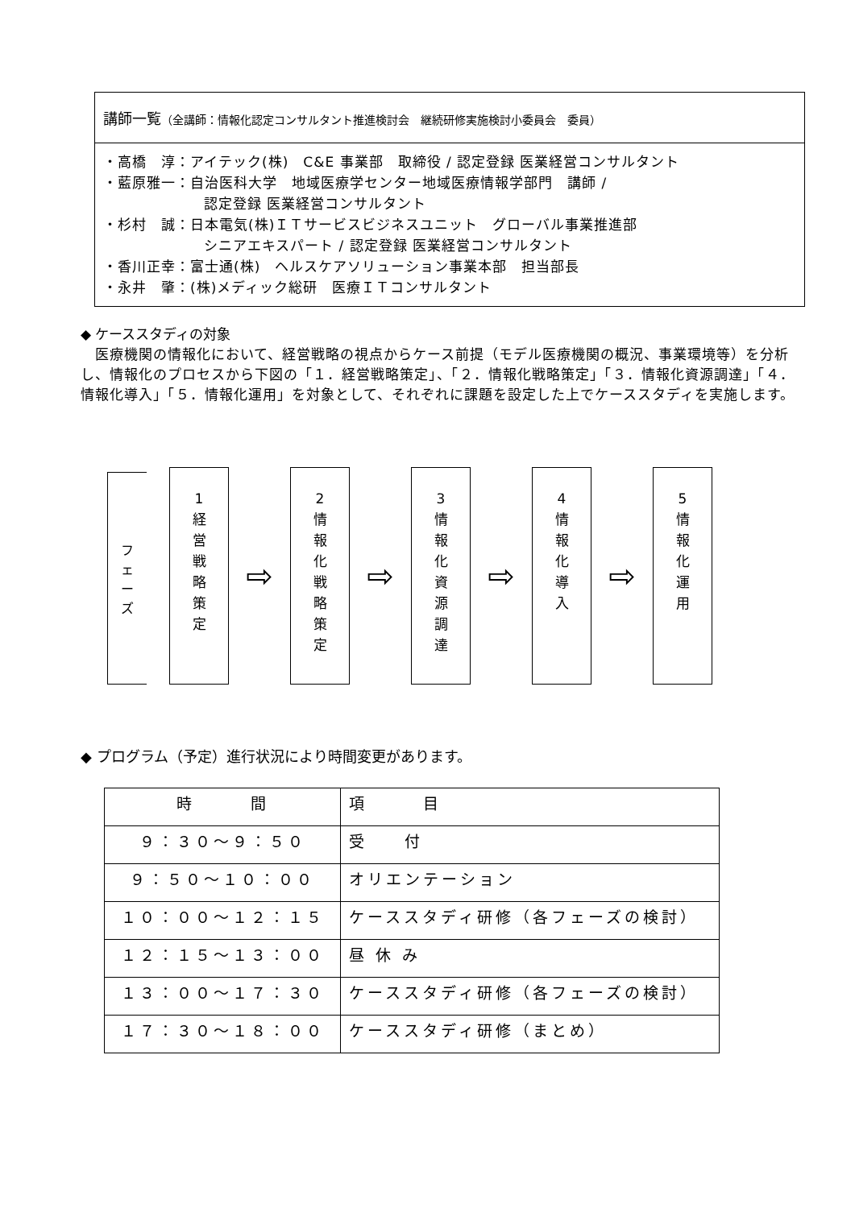講師一覧（全講師：情報化認定コンサルタント推進検討会　継続研修実施検討小委員会　委員）
・高橋　淳：アイテック(株)　C&E 事業部　取締役 / 認定登録 医業経営コンサルタント
・藍原雅一：自治医科大学　地域医療学センター地域医療情報学部門　講師 /
認定登録 医業経営コンサルタント
・杉村　誠：日本電気(株)ＩＴサービスビジネスユニット　グローバル事業推進部
シニアエキスパート / 認定登録 医業経営コンサルタント
・香川正幸：富士通(株)　ヘルスケアソリューション事業本部　担当部長
・永井　肇：(株)メディック総研　医療ＩＴコンサルタント
◆ ケーススタディの対象
　医療機関の情報化において、経営戦略の視点からケース前提（モデル医療機関の概況、事業環境等）を分析し、情報化のプロセスから下図の「１．経営戦略策定」、「２．情報化戦略策定」「３．情報化資源調達」「４．情報化導入」「５．情報化運用」を対象として、それぞれに課題を設定した上でケーススタディを実施します。
フ
ェ
ー
ズ
1
経
営
戦
略
策
定
⇨
2
情
報
化
戦
略
策
定
⇨
3
情
報
化
資
源
調
達
⇨
4
情
報
化
導
入
⇨
5
情
報
化
運
用
◆ プログラム（予定）進行状況により時間変更があります。
| 時 間 | 項 目 |
| --- | --- |
| ９：３０～９：５０ | 受 付 |
| ９：５０～１０：００ | オリエンテーション |
| １０：００～１２：１５ | ケーススタディ研修（各フェーズの検討） |
| １２：１５～１３：００ | 昼 休 み |
| １３：００～１７：３０ | ケーススタディ研修（各フェーズの検討） |
| １７：３０～１８：００ | ケーススタディ研修（まとめ） |